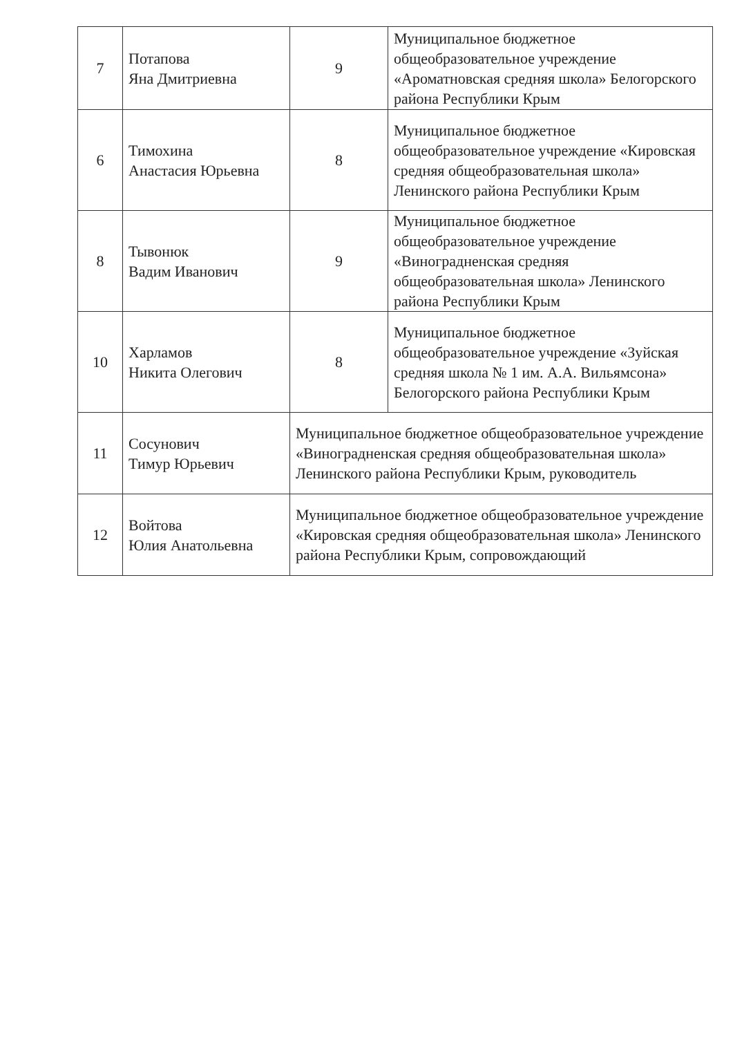| 7 | Потапова Яна Дмитриевна | 9 | Муниципальное бюджетное общеобразовательное учреждение «Ароматновская средняя школа» Белогорского района Республики Крым |
| 6 | Тимохина Анастасия Юрьевна | 8 | Муниципальное бюджетное общеобразовательное учреждение «Кировская средняя общеобразовательная школа» Ленинского района Республики Крым |
| 8 | Тывонюк Вадим Иванович | 9 | Муниципальное бюджетное общеобразовательное учреждение «Виноградненская средняя общеобразовательная школа» Ленинского района Республики Крым |
| 10 | Харламов Никита Олегович | 8 | Муниципальное бюджетное общеобразовательное учреждение «Зуйская средняя школа № 1 им. А.А. Вильямсона» Белогорского района Республики Крым |
| 11 | Сосунович Тимур Юрьевич | Муниципальное бюджетное общеобразовательное учреждение «Виноградненская средняя общеобразовательная школа» Ленинского района Республики Крым, руководитель | |
| 12 | Войтова Юлия Анатольевна | Муниципальное бюджетное общеобразовательное учреждение «Кировская средняя общеобразовательная школа» Ленинского района Республики Крым, сопровождающий | |